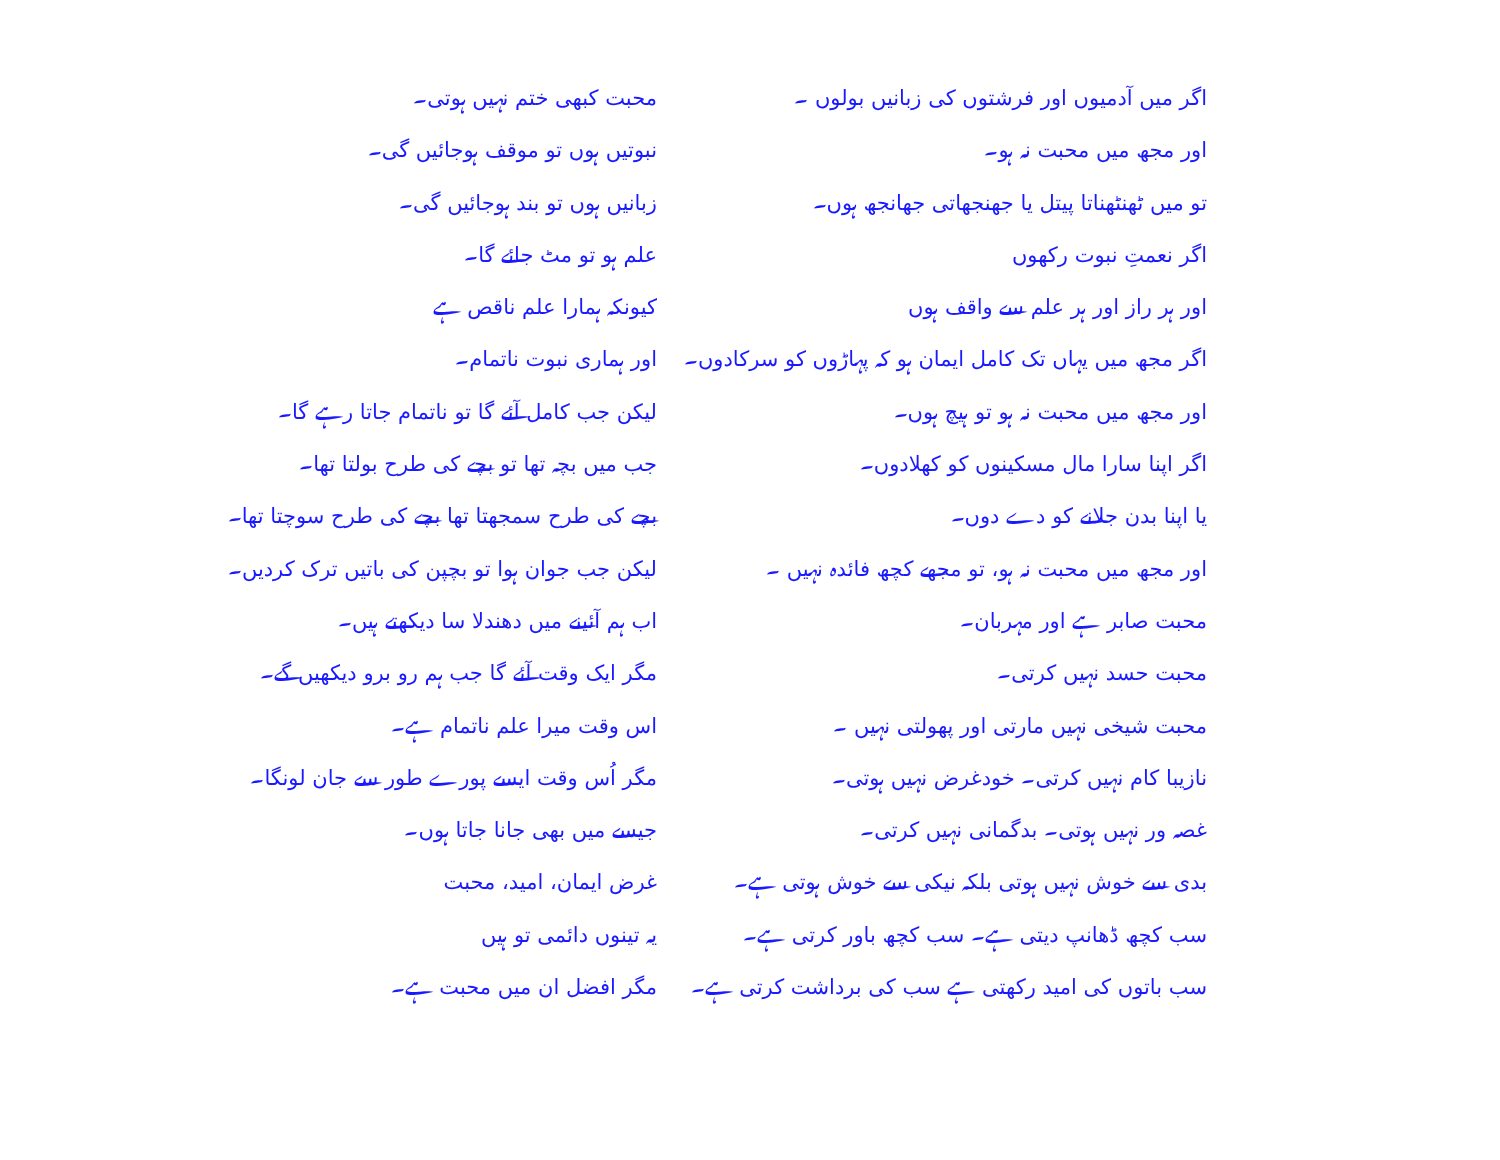اگر میں آدمیوں اور فرشتوں کی زبانیں بولوں ۔
اور مجھ میں محبت نہ ہو۔
تو میں ٹھنٹھناتا پیتل یا جھنجھاتی جھانجھ ہوں۔
اگر نعمتِ نبوت رکھوں
اور ہر راز اور ہر علم سے واقف ہوں
اگر مجھ میں یہاں تک کامل ایمان ہو کہ پہاڑوں کو سرکادوں۔
اور مجھ میں محبت نہ ہو تو ہیچ ہوں۔
اگر اپنا سارا مال مسکینوں کو کھلادوں۔
یا اپنا بدن جلانے کو دے دوں۔
اور مجھ میں محبت نہ ہو، تو مجھے کچھ فائدہ نہیں ۔
محبت صابر ہے اور مہربان۔
محبت حسد نہیں کرتی۔
محبت شیخی نہیں مارتی اور پھولتی نہیں ۔
نازیبا کام نہیں کرتی۔ خودغرض نہیں ہوتی۔
غصہ ور نہیں ہوتی۔ بدگمانی نہیں کرتی۔
بدی سے خوش نہیں ہوتی بلکہ نیکی سے خوش ہوتی ہے۔
سب کچھ ڈھانپ دیتی ہے۔ سب کچھ باور کرتی ہے۔
سب باتوں کی امید رکھتی ہے سب کی برداشت کرتی ہے۔
محبت کبھی ختم نہیں ہوتی۔
نبوتیں ہوں تو موقف ہوجائیں گی۔
زبانیں ہوں تو بند ہوجائیں گی۔
علم ہو تو مٹ جائے گا۔
کیونکہ ہمارا علم ناقص ہے
اور ہماری نبوت ناتمام۔
لیکن جب کامل آئے گا تو ناتمام جاتا رہے گا۔
جب میں بچہ تھا تو بچے کی طرح بولتا تھا۔
بچے کی طرح سمجھتا تھا بچے کی طرح سوچتا تھا۔
لیکن جب جوان ہوا تو بچپن کی باتیں ترک کردیں۔
اب ہم آئینے میں دھندلا سا دیکھتے ہیں۔
مگر ایک وقت آئے گا جب ہم رو برو دیکھیں گے۔
اس وقت میرا علم ناتمام ہے۔
مگر اُس وقت ایسے پورے طور سے جان لونگا۔
جیسے میں بھی جانا جاتا ہوں۔
غرض ایمان، امید، محبت
یہ تینوں دائمی تو ہیں
مگر افضل ان میں محبت ہے۔